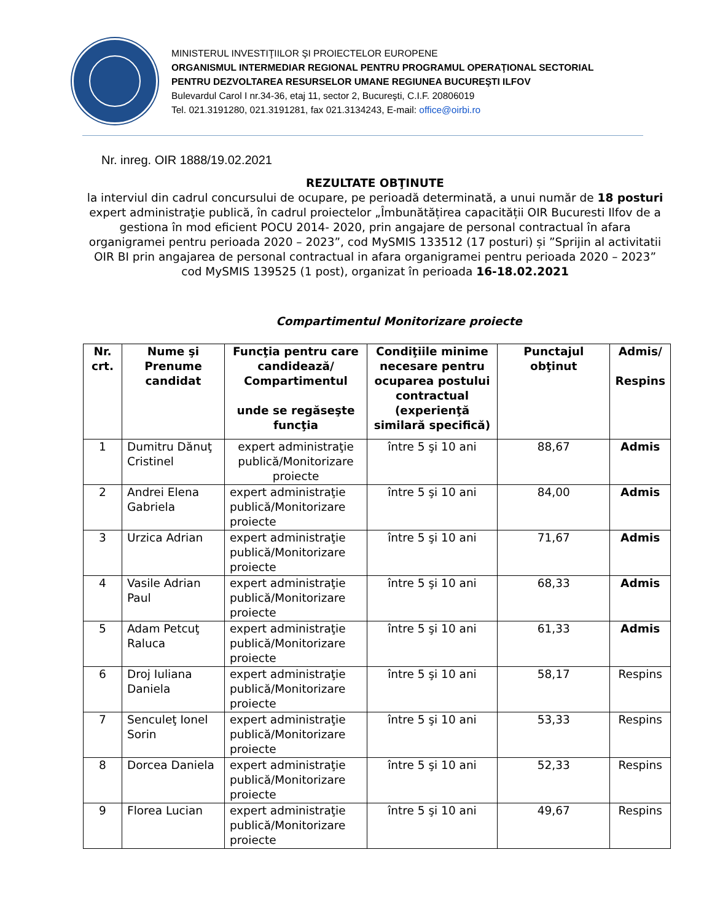MINISTERUL INVESTIŢIILOR ŞI PROIECTELOR EUROPENE
ORGANISMUL INTERMEDIAR REGIONAL PENTRU PROGRAMUL OPERAŢIONAL SECTORIAL
PENTRU DEZVOLTAREA RESURSELOR UMANE REGIUNEA BUCUREŞTI ILFOV
Bulevardul Carol I nr.34-36, etaj 11, sector 2, Bucureşti, C.I.F. 20806019
Tel. 021.3191280, 021.3191281, fax 021.3134243, E-mail: office@oirbi.ro
Nr. inreg. OIR 1888/19.02.2021
REZULTATE OBŢINUTE
la interviul din cadrul concursului de ocupare, pe perioadă determinată, a unui număr de 18 posturi expert administraţie publică, în cadrul proiectelor „Îmbunătățirea capacității OIR Bucuresti Ilfov de a gestiona în mod eficient POCU 2014- 2020, prin angajare de personal contractual în afara organigramei pentru perioada 2020 – 2023”, cod MySMIS 133512 (17 posturi) și ”Sprijin al activitatii OIR BI prin angajarea de personal contractual in afara organigramei pentru perioada 2020 – 2023” cod MySMIS 139525 (1 post), organizat în perioada 16-18.02.2021
Compartimentul Monitorizare proiecte
| Nr. crt. | Nume şi Prenume candidat | Funcţia pentru care candidează/ Compartimentul unde se regăseşte funcţia | Condiţiile minime necesare pentru ocuparea postului contractual (experienţă similară specifică) | Punctajul obţinut | Admis/ Respins |
| --- | --- | --- | --- | --- | --- |
| 1 | Dumitru Dănuţ Cristinel | expert administraţie publică/Monitorizare proiecte | între 5 şi 10 ani | 88,67 | Admis |
| 2 | Andrei Elena Gabriela | expert administraţie publică/Monitorizare proiecte | între 5 şi 10 ani | 84,00 | Admis |
| 3 | Urzica Adrian | expert administraţie publică/Monitorizare proiecte | între 5 şi 10 ani | 71,67 | Admis |
| 4 | Vasile Adrian Paul | expert administraţie publică/Monitorizare proiecte | între 5 şi 10 ani | 68,33 | Admis |
| 5 | Adam Petcuţ Raluca | expert administraţie publică/Monitorizare proiecte | între 5 şi 10 ani | 61,33 | Admis |
| 6 | Droj Iuliana Daniela | expert administraţie publică/Monitorizare proiecte | între 5 şi 10 ani | 58,17 | Respins |
| 7 | Senculeţ Ionel Sorin | expert administraţie publică/Monitorizare proiecte | între 5 şi 10 ani | 53,33 | Respins |
| 8 | Dorcea Daniela | expert administraţie publică/Monitorizare proiecte | între 5 şi 10 ani | 52,33 | Respins |
| 9 | Florea Lucian | expert administraţie publică/Monitorizare proiecte | între 5 şi 10 ani | 49,67 | Respins |